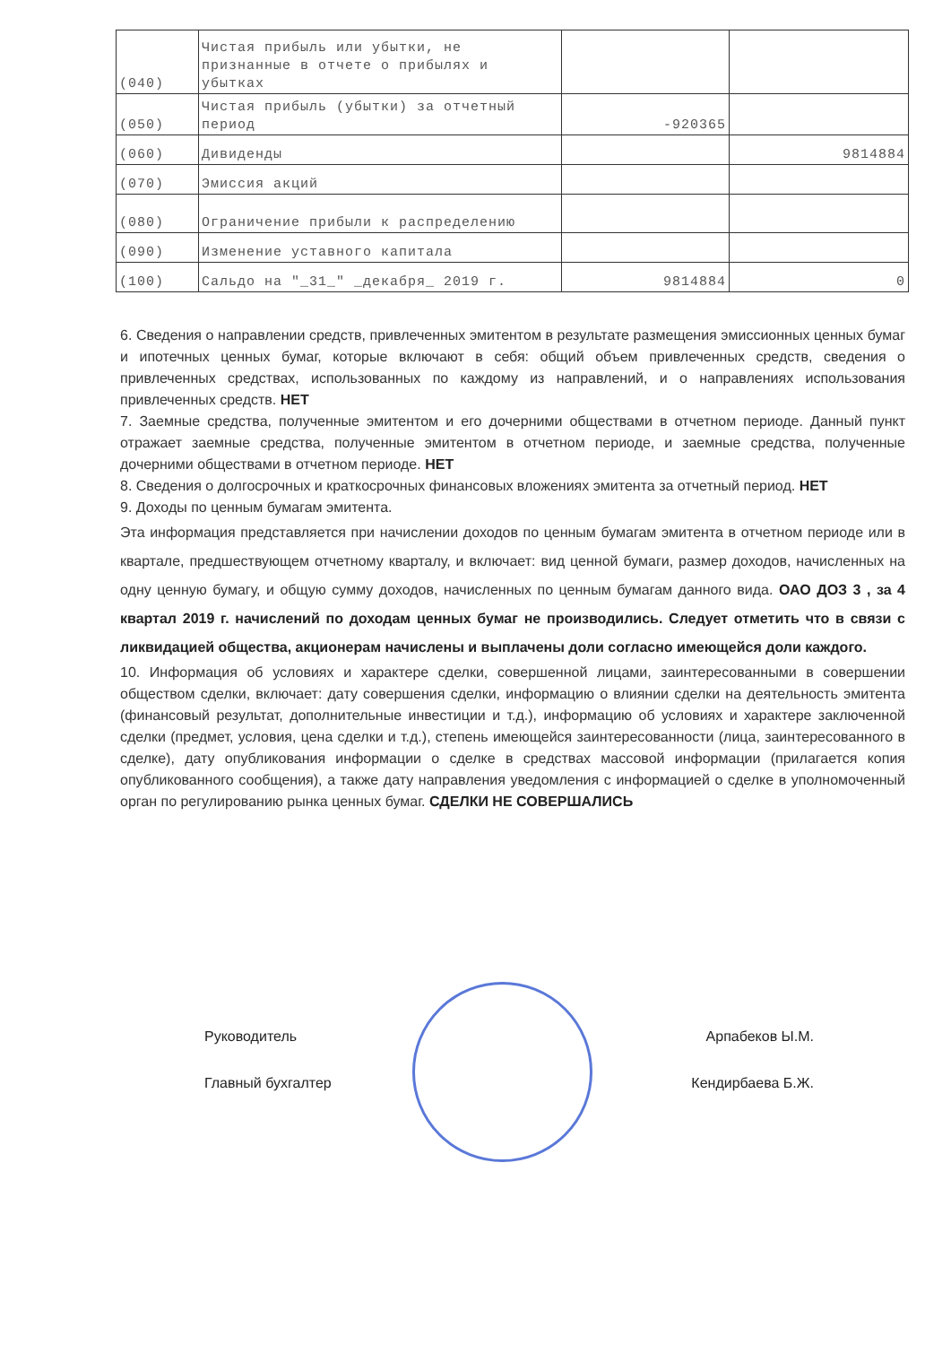| (040) | Чистая прибыль или убытки, не признанные в отчете о прибылях и убытках | | |
| (050) | Чистая прибыль (убытки) за отчетный период | -920365 | |
| (060) | Дивиденды | | 9814884 |
| (070) | Эмиссия акций | | |
| (080) | Ограничение прибыли к распределению | | |
| (090) | Изменение уставного капитала | | |
| (100) | Сальдо на "_31_" _декабря_ 2019 г. | 9814884 | 0 |
6. Сведения о направлении средств, привлеченных эмитентом в результате размещения эмиссионных ценных бумаг и ипотечных ценных бумаг, которые включают в себя: общий объем привлеченных средств, сведения о привлеченных средствах, использованных по каждому из направлений, и о направлениях использования привлеченных средств. НЕТ
7. Заемные средства, полученные эмитентом и его дочерними обществами в отчетном периоде. Данный пункт отражает заемные средства, полученные эмитентом в отчетном периоде, и заемные средства, полученные дочерними обществами в отчетном периоде. НЕТ
8. Сведения о долгосрочных и краткосрочных финансовых вложениях эмитента за отчетный период. НЕТ
9. Доходы по ценным бумагам эмитента.
Эта информация представляется при начислении доходов по ценным бумагам эмитента в отчетном периоде или в квартале, предшествующем отчетному кварталу, и включает: вид ценной бумаги, размер доходов, начисленных на одну ценную бумагу, и общую сумму доходов, начисленных по ценным бумагам данного вида. ОАО ДОЗ 3 , за 4 квартал 2019 г. начислений по доходам ценных бумаг не производились. Следует отметить что в связи с ликвидацией общества, акционерам начислены и выплачены доли согласно имеющейся доли каждого.
10. Информация об условиях и характере сделки, совершенной лицами, заинтересованными в совершении обществом сделки, включает: дату совершения сделки, информацию о влиянии сделки на деятельность эмитента (финансовый результат, дополнительные инвестиции и т.д.), информацию об условиях и характере заключенной сделки (предмет, условия, цена сделки и т.д.), степень имеющейся заинтересованности (лица, заинтересованного в сделке), дату опубликования информации о сделке в средствах массовой информации (прилагается копия опубликованного сообщения), а также дату направления уведомления с информацией о сделке в уполномоченный орган по регулированию рынка ценных бумаг. СДЕЛКИ НЕ СОВЕРШАЛИСЬ
Руководитель Арпабеков Ы.М.
Главный бухгалтер Кендирбаева Б.Ж.